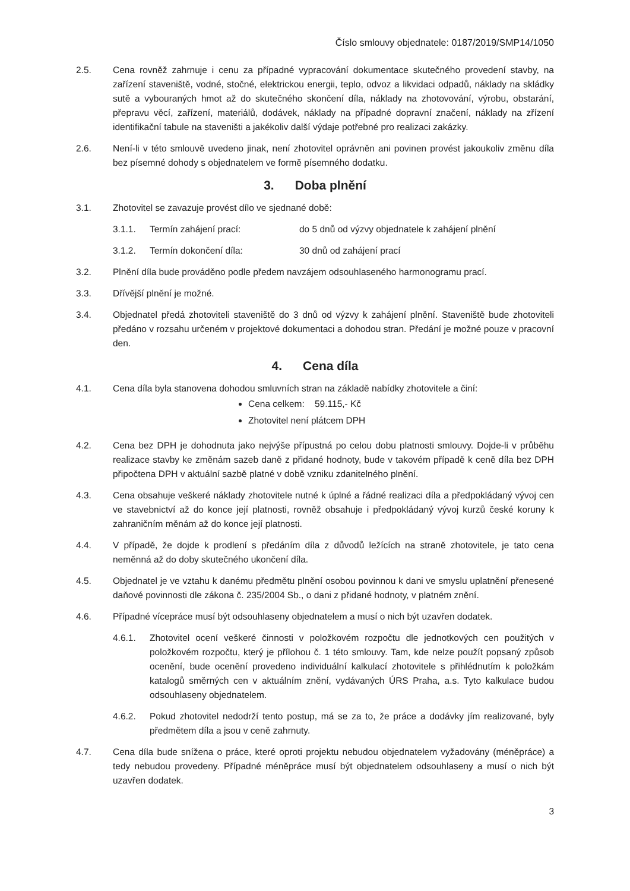Číslo smlouvy objednatele: 0187/2019/SMP14/1050
2.5. Cena rovněž zahrnuje i cenu za případné vypracování dokumentace skutečného provedení stavby, na zařízení staveniště, vodné, stočné, elektrickou energii, teplo, odvoz a likvidaci odpadů, náklady na skládky sutě a vybouraných hmot až do skutečného skončení díla, náklady na zhotovování, výrobu, obstarání, přepravu věcí, zařízení, materiálů, dodávek, náklady na případné dopravní značení, náklady na zřízení identifikační tabule na staveništi a jakékoliv další výdaje potřebné pro realizaci zakázky.
2.6. Není-li v této smlouvě uvedeno jinak, není zhotovitel oprávněn ani povinen provést jakoukoliv změnu díla bez písemné dohody s objednatelem ve formě písemného dodatku.
3. Doba plnění
3.1. Zhotovitel se zavazuje provést dílo ve sjednané době:
3.1.1. Termín zahájení prací: do 5 dnů od výzvy objednatele k zahájení plnění
3.1.2. Termín dokončení díla: 30 dnů od zahájení prací
3.2. Plnění díla bude prováděno podle předem navzájem odsouhlaseného harmonogramu prací.
3.3. Dřívější plnění je možné.
3.4. Objednatel předá zhotoviteli staveniště do 3 dnů od výzvy k zahájení plnění. Staveniště bude zhotoviteli předáno v rozsahu určeném v projektové dokumentaci a dohodou stran. Předání je možné pouze v pracovní den.
4. Cena díla
4.1. Cena díla byla stanovena dohodou smluvních stran na základě nabídky zhotovitele a činí:
Cena celkem: 59.115,- Kč
Zhotovitel není plátcem DPH
4.2. Cena bez DPH je dohodnuta jako nejvýše přípustná po celou dobu platnosti smlouvy. Dojde-li v průběhu realizace stavby ke změnám sazeb daně z přidané hodnoty, bude v takovém případě k ceně díla bez DPH připočtena DPH v aktuální sazbě platné v době vzniku zdanitelného plnění.
4.3. Cena obsahuje veškeré náklady zhotovitele nutné k úplné a řádné realizaci díla a předpokládaný vývoj cen ve stavebnictví až do konce její platnosti, rovněž obsahuje i předpokládaný vývoj kurzů české koruny k zahraničním měnám až do konce její platnosti.
4.4. V případě, že dojde k prodlení s předáním díla z důvodů ležících na straně zhotovitele, je tato cena neměnná až do doby skutečného ukončení díla.
4.5. Objednatel je ve vztahu k danému předmětu plnění osobou povinnou k dani ve smyslu uplatnění přenesené daňové povinnosti dle zákona č. 235/2004 Sb., o dani z přidané hodnoty, v platném znění.
4.6. Případné vícepráce musí být odsouhlaseny objednatelem a musí o nich být uzavřen dodatek.
4.6.1. Zhotovitel ocení veškeré činnosti v položkovém rozpočtu dle jednotkových cen použitých v položkovém rozpočtu, který je přílohou č. 1 této smlouvy. Tam, kde nelze použít popsaný způsob ocenění, bude ocenění provedeno individuální kalkulací zhotovitele s přihlédnutím k položkám katalogů směrných cen v aktuálním znění, vydávaných ÚRS Praha, a.s. Tyto kalkulace budou odsouhlaseny objednatelem.
4.6.2. Pokud zhotovitel nedodrží tento postup, má se za to, že práce a dodávky jím realizované, byly předmětem díla a jsou v ceně zahrnuty.
4.7. Cena díla bude snížena o práce, které oproti projektu nebudou objednatelem vyžadovány (méněpráce) a tedy nebudou provedeny. Případné méněpráce musí být objednatelem odsouhlaseny a musí o nich být uzavřen dodatek.
3